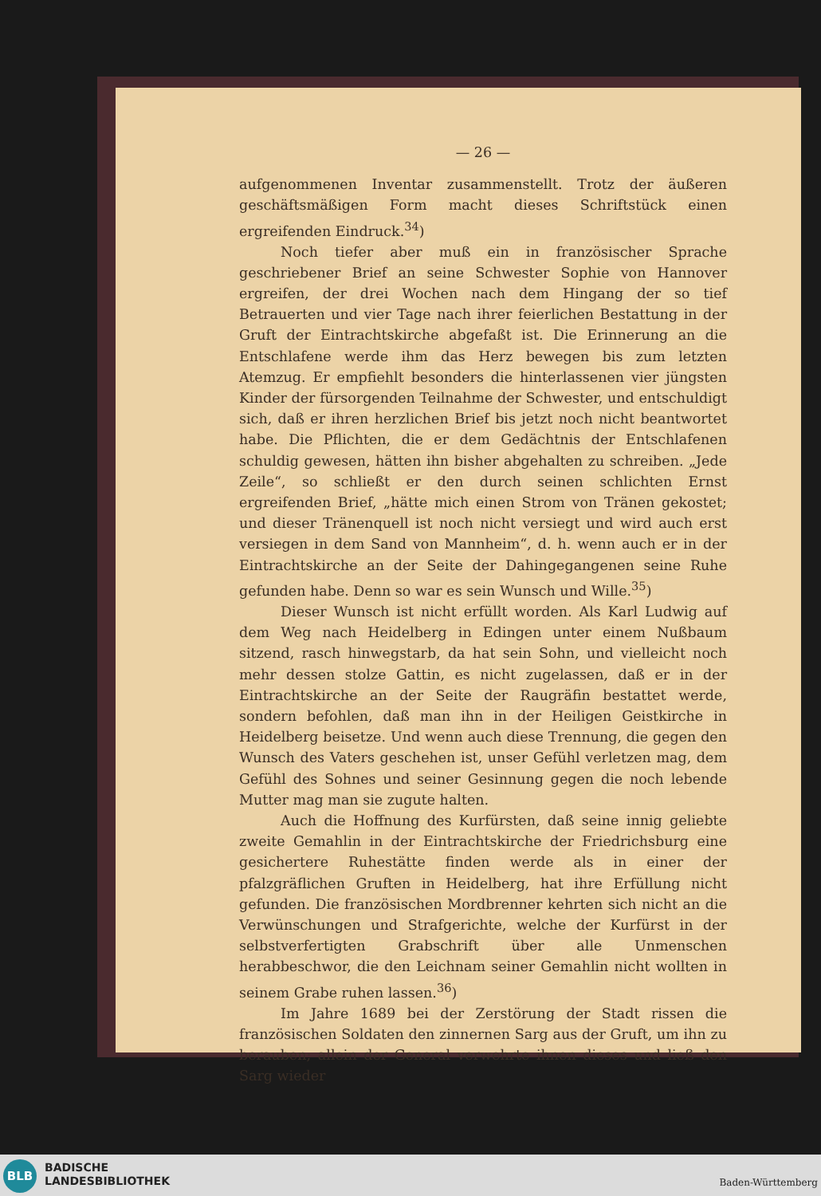— 26 —
aufgenommenen Inventar zusammenstellt. Trotz der äußeren geschäftsmäßigen Form macht dieses Schriftstück einen ergreifenden Eindruck.<sup>34</sup>)
Noch tiefer aber muß ein in französischer Sprache geschriebener Brief an seine Schwester Sophie von Hannover ergreifen, der drei Wochen nach dem Hingang der so tief Betrauerten und vier Tage nach ihrer feierlichen Bestattung in der Gruft der Eintrachtskirche abgefaßt ist. Die Erinnerung an die Entschlafene werde ihm das Herz bewegen bis zum letzten Atemzug. Er empfiehlt besonders die hinterlassenen vier jüngsten Kinder der fürsorgenden Teilnahme der Schwester, und entschuldigt sich, daß er ihren herzlichen Brief bis jetzt noch nicht beantwortet habe. Die Pflichten, die er dem Gedächtnis der Entschlafenen schuldig gewesen, hätten ihn bisher abgehalten zu schreiben. „Jede Zeile“, so schließt er den durch seinen schlichten Ernst ergreifenden Brief, „hätte mich einen Strom von Tränen gekostet; und dieser Tränenquell ist noch nicht versiegt und wird auch erst versiegen in dem Sand von Mannheim“, d. h. wenn auch er in der Eintrachtskirche an der Seite der Dahingegangenen seine Ruhe gefunden habe. Denn so war es sein Wunsch und Wille.<sup>35</sup>)
Dieser Wunsch ist nicht erfüllt worden. Als Karl Ludwig auf dem Weg nach Heidelberg in Edingen unter einem Nußbaum sitzend, rasch hinwegstarb, da hat sein Sohn, und vielleicht noch mehr dessen stolze Gattin, es nicht zugelassen, daß er in der Eintrachtskirche an der Seite der Raugräfin bestattet werde, sondern befohlen, daß man ihn in der Heiligen Geistkirche in Heidelberg beisetze. Und wenn auch diese Trennung, die gegen den Wunsch des Vaters geschehen ist, unser Gefühl verletzen mag, dem Gefühl des Sohnes und seiner Gesinnung gegen die noch lebende Mutter mag man sie zugute halten.
Auch die Hoffnung des Kurfürsten, daß seine innig geliebte zweite Gemahlin in der Eintrachtskirche der Friedrichsburg eine gesichertere Ruhestätte finden werde als in einer der pfalzgräflichen Gruften in Heidelberg, hat ihre Erfüllung nicht gefunden. Die französischen Mordbrenner kehrten sich nicht an die Verwünschungen und Strafgerichte, welche der Kurfürst in der selbstverfertigten Grabschrift über alle Unmenschen herabbeschwor, die den Leichnam seiner Gemahlin nicht wollten in seinem Grabe ruhen lassen.<sup>36</sup>)
Im Jahre 1689 bei der Zerstörung der Stadt rissen die französischen Soldaten den zinnernen Sarg aus der Gruft, um ihn zu berauben; allein der General verwehrte ihnen dieses und ließ den Sarg wieder
BLB
BADISCHE
LANDESBIBLIOTHEK
Baden-Württemberg